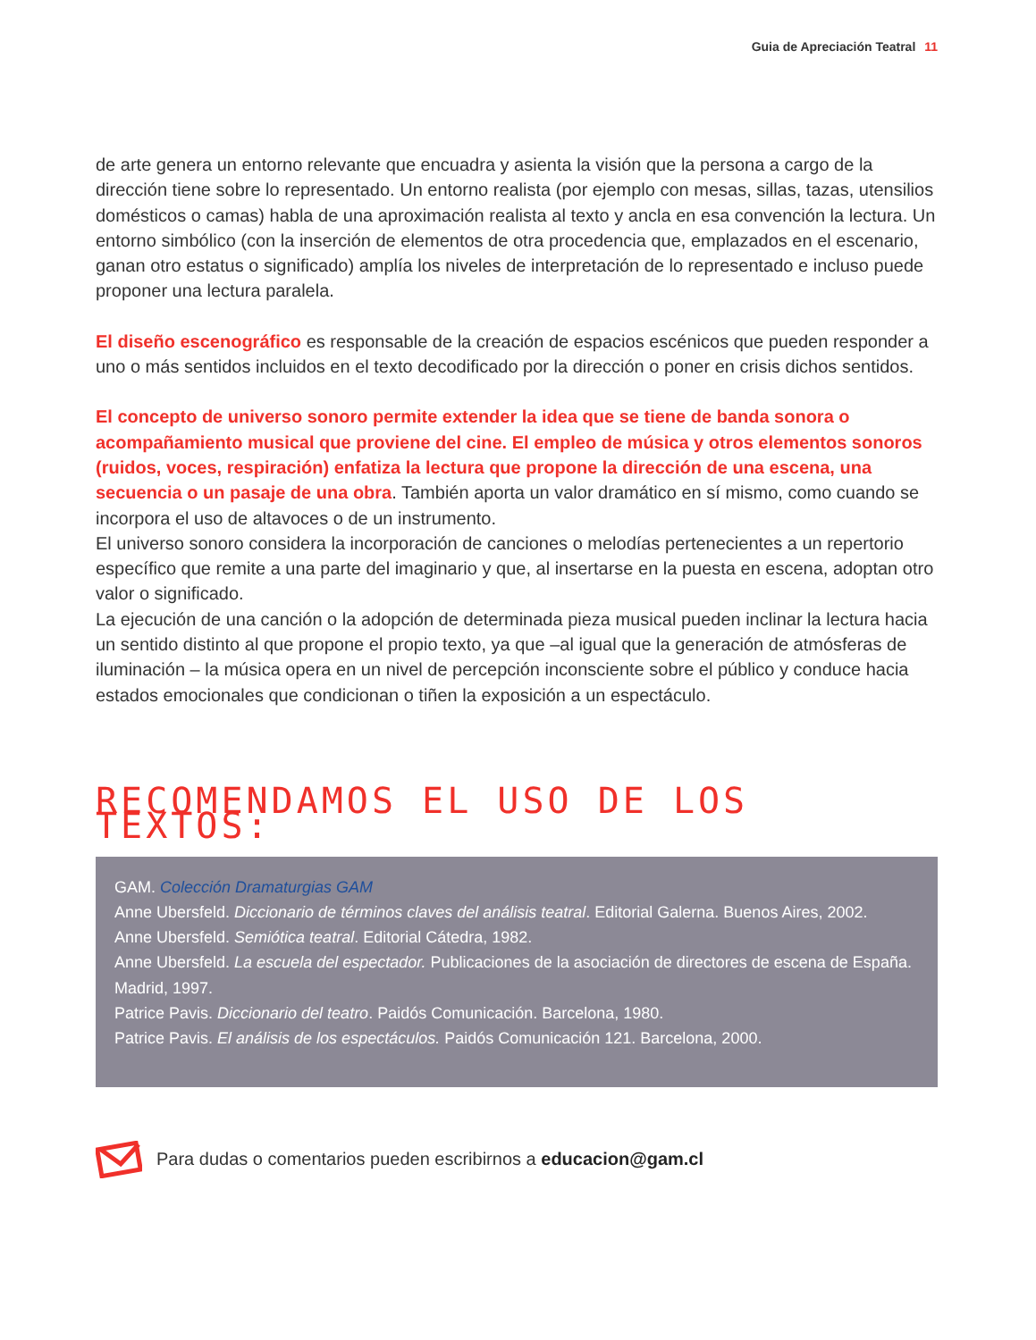Guia de Apreciación Teatral 11
de arte genera un entorno relevante que encuadra y asienta la visión que la persona a cargo de la dirección tiene sobre lo representado. Un entorno realista (por ejemplo con mesas, sillas, tazas, utensilios domésticos o camas) habla de una aproximación realista al texto y ancla en esa convención la lectura. Un entorno simbólico (con la inserción de elementos de otra procedencia que, emplazados en el escenario, ganan otro estatus o significado) amplía los niveles de interpretación de lo representado e incluso puede proponer una lectura paralela.
El diseño escenográfico es responsable de la creación de espacios escénicos que pueden responder a uno o más sentidos incluidos en el texto decodificado por la dirección o poner en crisis dichos sentidos.
El concepto de universo sonoro permite extender la idea que se tiene de banda sonora o acompañamiento musical que proviene del cine. El empleo de música y otros elementos sonoros (ruidos, voces, respiración) enfatiza la lectura que propone la dirección de una escena, una secuencia o un pasaje de una obra. También aporta un valor dramático en sí mismo, como cuando se incorpora el uso de altavoces o de un instrumento.
El universo sonoro considera la incorporación de canciones o melodías pertenecientes a un repertorio específico que remite a una parte del imaginario y que, al insertarse en la puesta en escena, adoptan otro valor o significado.
La ejecución de una canción o la adopción de determinada pieza musical pueden inclinar la lectura hacia un sentido distinto al que propone el propio texto, ya que –al igual que la generación de atmósferas de iluminación – la música opera en un nivel de percepción inconsciente sobre el público y conduce hacia estados emocionales que condicionan o tiñen la exposición a un espectáculo.
RECOMENDAMOS EL USO DE LOS TEXTOS:
GAM. Colección Dramaturgias GAM
Anne Ubersfeld. Diccionario de términos claves del análisis teatral. Editorial Galerna. Buenos Aires, 2002.
Anne Ubersfeld. Semiótica teatral. Editorial Cátedra, 1982.
Anne Ubersfeld. La escuela del espectador. Publicaciones de la asociación de directores de escena de España. Madrid, 1997.
Patrice Pavis. Diccionario del teatro. Paidós Comunicación. Barcelona, 1980.
Patrice Pavis. El análisis de los espectáculos. Paidós Comunicación 121. Barcelona, 2000.
Para dudas o comentarios pueden escribirnos a educacion@gam.cl